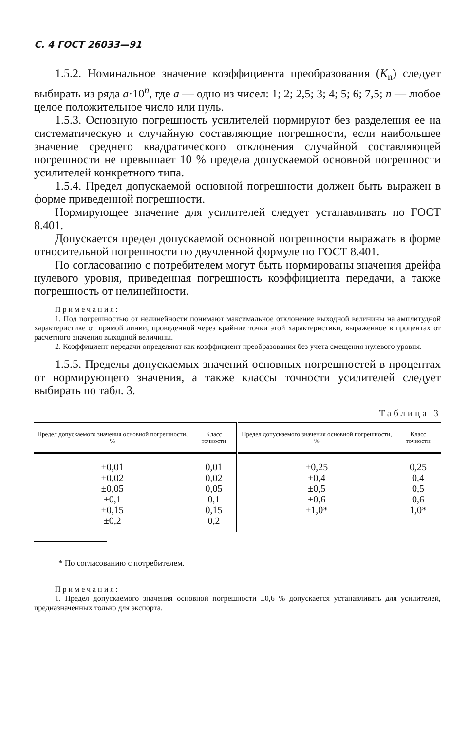С. 4 ГОСТ 26033—91
1.5.2. Номинальное значение коэффициента преобразования (K<sub>n</sub>) следует выбирать из ряда a·10<sup>n</sup>, где a — одно из чисел: 1; 2; 2,5; 3; 4; 5; 6; 7,5; n — любое целое положительное число или нуль.
1.5.3. Основную погрешность усилителей нормируют без разделения ее на систематическую и случайную составляющие погрешности, если наибольшее значение среднего квадратического отклонения случайной составляющей погрешности не превышает 10 % предела допускаемой основной погрешности усилителей конкретного типа.
1.5.4. Предел допускаемой основной погрешности должен быть выражен в форме приведенной погрешности.
Нормирующее значение для усилителей следует устанавливать по ГОСТ 8.401.
Допускается предел допускаемой основной погрешности выражать в форме относительной погрешности по двучленной формуле по ГОСТ 8.401.
По согласованию с потребителем могут быть нормированы значения дрейфа нулевого уровня, приведенная погрешность коэффициента передачи, а также погрешность от нелинейности.
Примечания:
1. Под погрешностью от нелинейности понимают максимальное отклонение выходной величины на амплитудной характеристике от прямой линии, проведенной через крайние точки этой характеристики, выраженное в процентах от расчетного значения выходной величины.
2. Коэффициент передачи определяют как коэффициент преобразования без учета смещения нулевого уровня.
1.5.5. Пределы допускаемых значений основных погрешностей в процентах от нормирующего значения, а также классы точности усилителей следует выбирать по табл. 3.
Таблица 3
| Предел допускаемого значения основной погрешности, % | Класс точности | Предел допускаемого значения основной погрешности, % | Класс точности |
| --- | --- | --- | --- |
| ±0,01 ±0,02 ±0,05 ±0,1 ±0,15 ±0,2 | 0,01 0,02 0,05 0,1 0,15 0,2 | ±0,25 ±0,4 ±0,5 ±0,6 ±1,0* | 0,25 0,4 0,5 0,6 1,0* |
* По согласованию с потребителем.
Примечания:
1. Предел допускаемого значения основной погрешности ±0,6 % допускается устанавливать для усилителей, предназначенных только для экспорта.